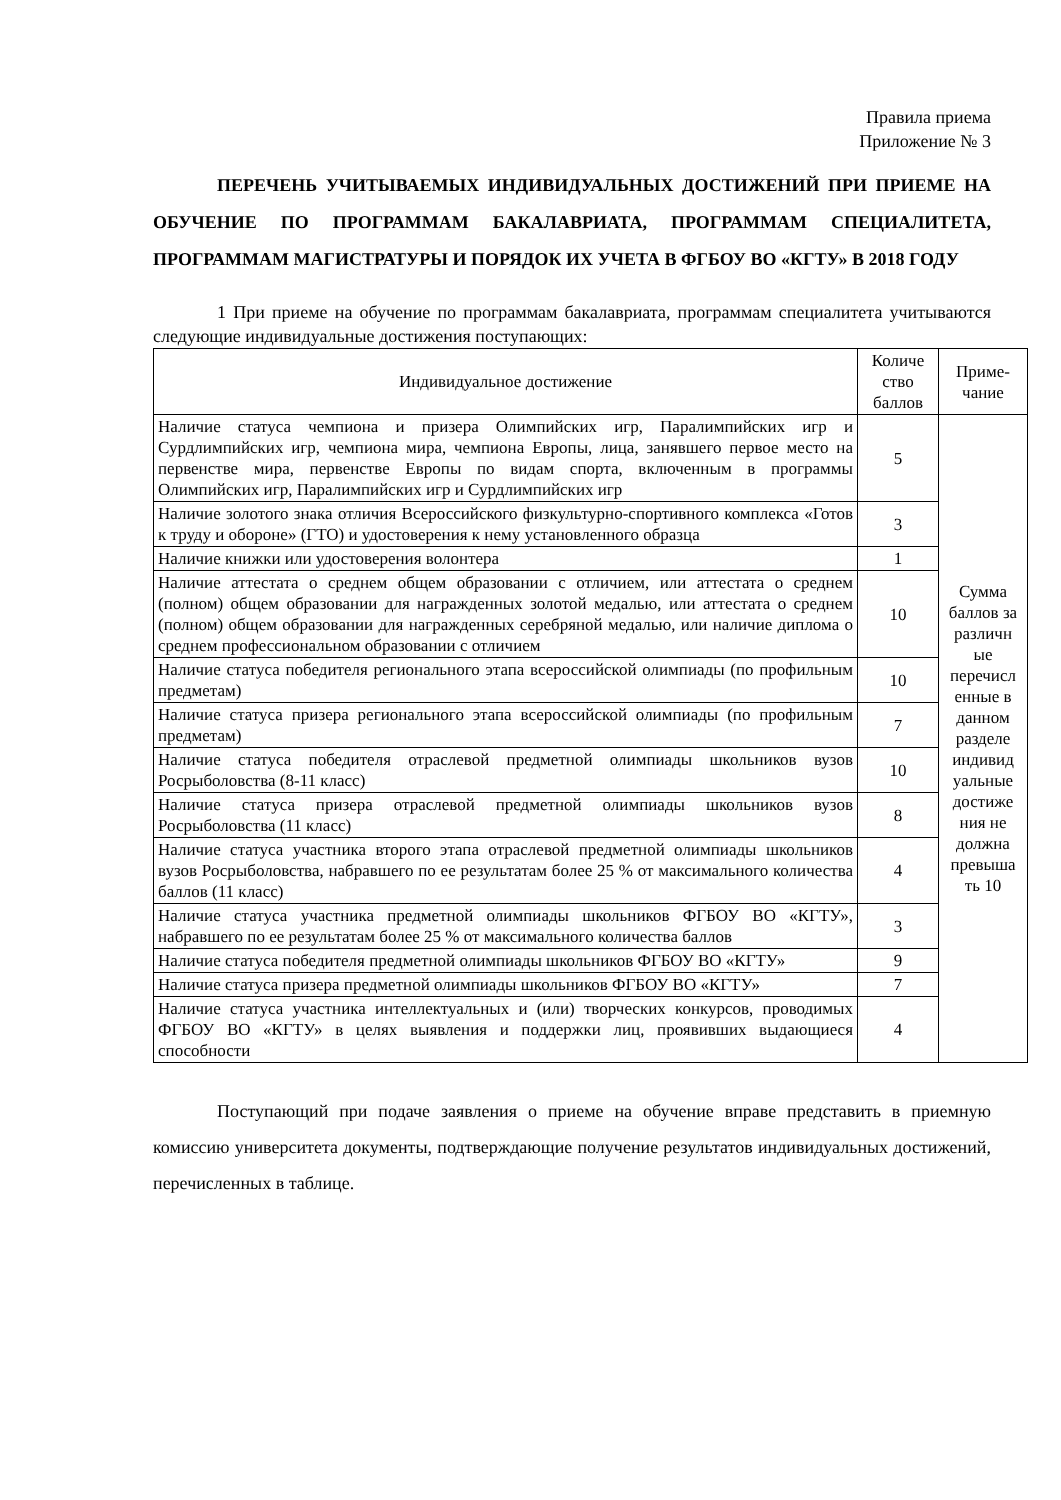Правила приема
Приложение № 3
ПЕРЕЧЕНЬ УЧИТЫВАЕМЫХ ИНДИВИДУАЛЬНЫХ ДОСТИЖЕНИЙ ПРИ ПРИЕМЕ НА ОБУЧЕНИЕ ПО ПРОГРАММАМ БАКАЛАВРИАТА, ПРОГРАММАМ СПЕЦИАЛИТЕТА, ПРОГРАММАМ МАГИСТРАТУРЫ И ПОРЯДОК ИХ УЧЕТА В ФГБОУ ВО «КГТУ» В 2018 ГОДУ
1 При приеме на обучение по программам бакалавриата, программам специалитета учитываются следующие индивидуальные достижения поступающих:
| Индивидуальное достижение | Количе ство баллов | Приме-чание |
| --- | --- | --- |
| Наличие статуса чемпиона и призера Олимпийских игр, Паралимпийских игр и Сурдлимпийских игр, чемпиона мира, чемпиона Европы, лица, занявшего первое место на первенстве мира, первенстве Европы по видам спорта, включенным в программы Олимпийских игр, Паралимпийских игр и Сурдлимпийских игр | 5 | Сумма баллов за различн ые перечисл енные в данном разделе индивид уальные достиже ния не должна превыша ть 10 |
| Наличие золотого знака отличия Всероссийского физкультурно-спортивного комплекса «Готов к труду и обороне» (ГТО) и удостоверения к нему установленного образца | 3 | |
| Наличие книжки или удостоверения волонтера | 1 | |
| Наличие аттестата о среднем общем образовании с отличием, или аттестата о среднем (полном) общем образовании для награжденных золотой медалью, или аттестата о среднем (полном) общем образовании для награжденных серебряной медалью, или наличие диплома о среднем профессиональном образовании с отличием | 10 | |
| Наличие статуса победителя регионального этапа всероссийской олимпиады (по профильным предметам) | 10 | |
| Наличие статуса призера регионального этапа всероссийской олимпиады (по профильным предметам) | 7 | |
| Наличие статуса победителя отраслевой предметной олимпиады школьников вузов Росрыболовства (8-11 класс) | 10 | |
| Наличие статуса призера отраслевой предметной олимпиады школьников вузов Росрыболовства (11 класс) | 8 | |
| Наличие статуса участника второго этапа отраслевой предметной олимпиады школьников вузов Росрыболовства, набравшего по ее результатам более 25 % от максимального количества баллов (11 класс) | 4 | |
| Наличие статуса участника предметной олимпиады школьников ФГБОУ ВО «КГТУ», набравшего по ее результатам более 25 % от максимального количества баллов | 3 | |
| Наличие статуса победителя предметной олимпиады школьников ФГБОУ ВО «КГТУ» | 9 | |
| Наличие статуса призера предметной олимпиады школьников ФГБОУ ВО «КГТУ» | 7 | |
| Наличие статуса участника интеллектуальных и (или) творческих конкурсов, проводимых ФГБОУ ВО «КГТУ» в целях выявления и поддержки лиц, проявивших выдающиеся способности | 4 | |
Поступающий при подаче заявления о приеме на обучение вправе представить в приемную комиссию университета документы, подтверждающие получение результатов индивидуальных достижений, перечисленных в таблице.